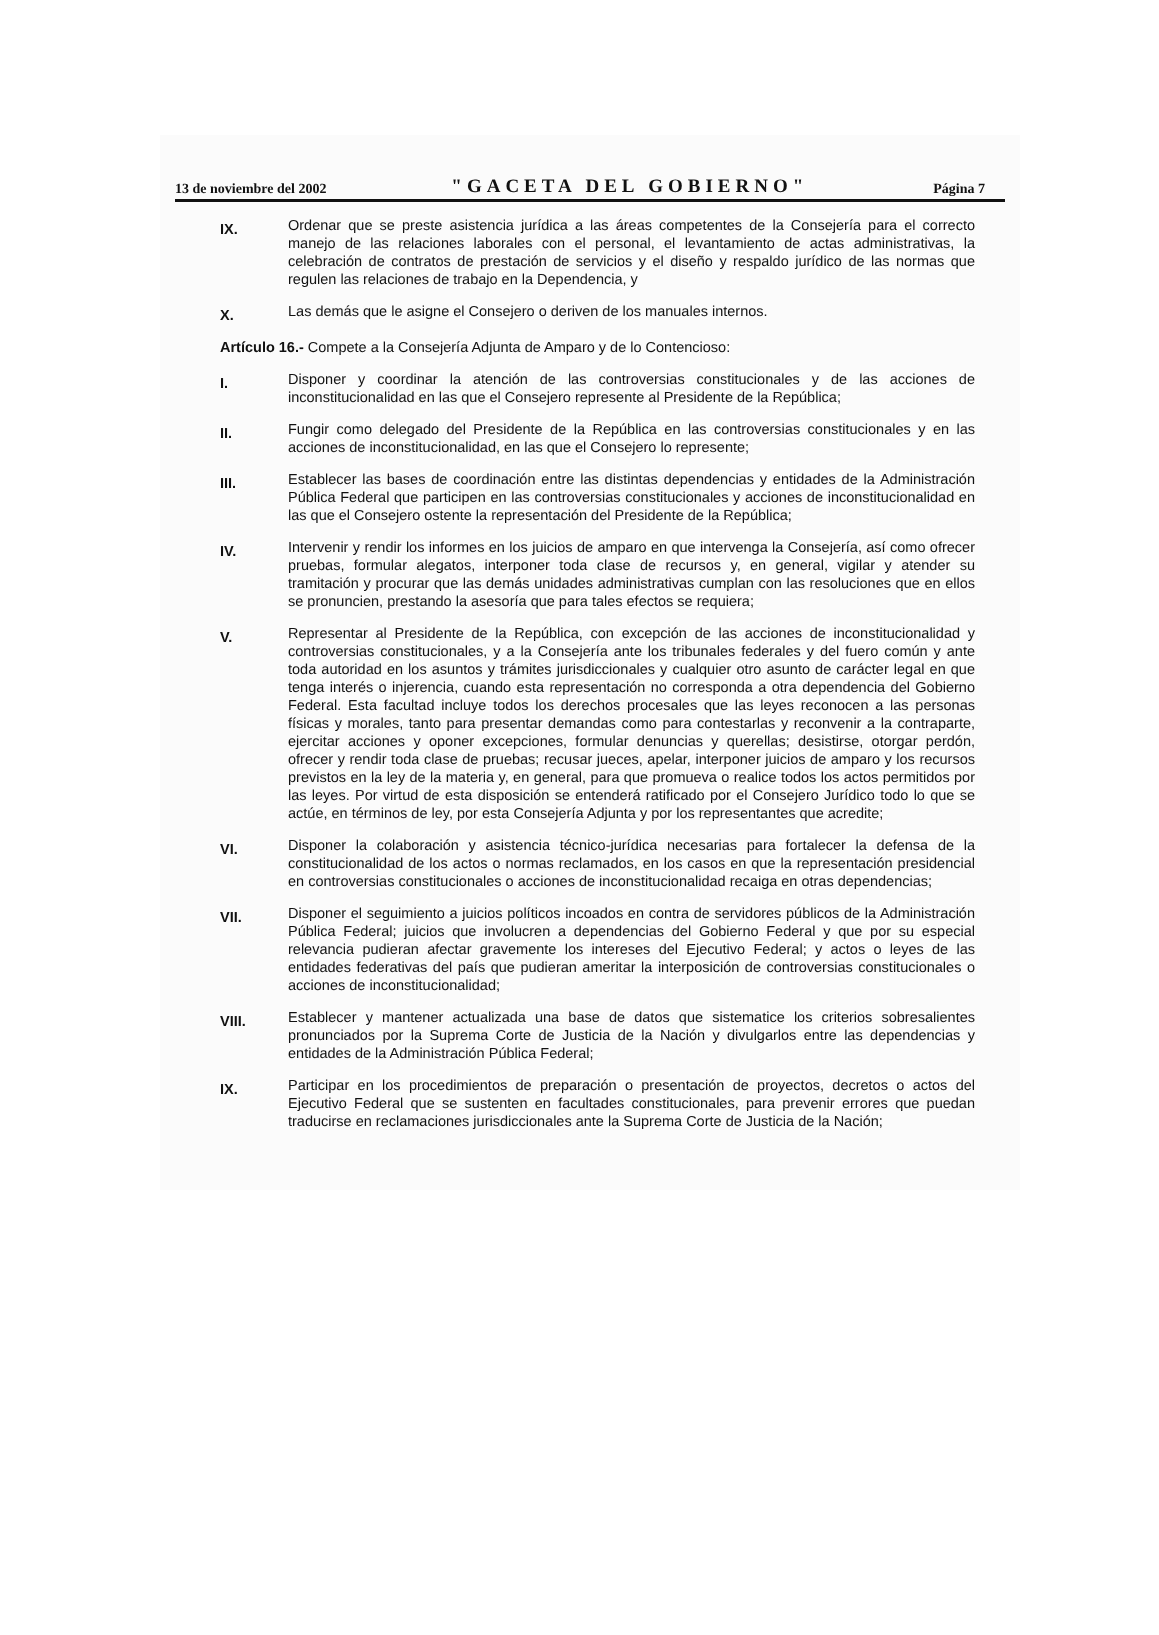13 de noviembre del 2002 "GACETA DEL GOBIERNO" Página 7
IX.
Ordenar que se preste asistencia jurídica a las áreas competentes de la Consejería para el correcto manejo de las relaciones laborales con el personal, el levantamiento de actas administrativas, la celebración de contratos de prestación de servicios y el diseño y respaldo jurídico de las normas que regulen las relaciones de trabajo en la Dependencia, y
X.
Las demás que le asigne el Consejero o deriven de los manuales internos.
Artículo 16.- Compete a la Consejería Adjunta de Amparo y de lo Contencioso:
I.
Disponer y coordinar la atención de las controversias constitucionales y de las acciones de inconstitucionalidad en las que el Consejero represente al Presidente de la República;
II.
Fungir como delegado del Presidente de la República en las controversias constitucionales y en las acciones de inconstitucionalidad, en las que el Consejero lo represente;
III.
Establecer las bases de coordinación entre las distintas dependencias y entidades de la Administración Pública Federal que participen en las controversias constitucionales y acciones de inconstitucionalidad en las que el Consejero ostente la representación del Presidente de la República;
IV.
Intervenir y rendir los informes en los juicios de amparo en que intervenga la Consejería, así como ofrecer pruebas, formular alegatos, interponer toda clase de recursos y, en general, vigilar y atender su tramitación y procurar que las demás unidades administrativas cumplan con las resoluciones que en ellos se pronuncien, prestando la asesoría que para tales efectos se requiera;
V.
Representar al Presidente de la República, con excepción de las acciones de inconstitucionalidad y controversias constitucionales, y a la Consejería ante los tribunales federales y del fuero común y ante toda autoridad en los asuntos y trámites jurisdiccionales y cualquier otro asunto de carácter legal en que tenga interés o injerencia, cuando esta representación no corresponda a otra dependencia del Gobierno Federal. Esta facultad incluye todos los derechos procesales que las leyes reconocen a las personas físicas y morales, tanto para presentar demandas como para contestarlas y reconvenir a la contraparte, ejercitar acciones y oponer excepciones, formular denuncias y querellas; desistirse, otorgar perdón, ofrecer y rendir toda clase de pruebas; recusar jueces, apelar, interponer juicios de amparo y los recursos previstos en la ley de la materia y, en general, para que promueva o realice todos los actos permitidos por las leyes. Por virtud de esta disposición se entenderá ratificado por el Consejero Jurídico todo lo que se actúe, en términos de ley, por esta Consejería Adjunta y por los representantes que acredite;
VI.
Disponer la colaboración y asistencia técnico-jurídica necesarias para fortalecer la defensa de la constitucionalidad de los actos o normas reclamados, en los casos en que la representación presidencial en controversias constitucionales o acciones de inconstitucionalidad recaiga en otras dependencias;
VII.
Disponer el seguimiento a juicios políticos incoados en contra de servidores públicos de la Administración Pública Federal; juicios que involucren a dependencias del Gobierno Federal y que por su especial relevancia pudieran afectar gravemente los intereses del Ejecutivo Federal; y actos o leyes de las entidades federativas del país que pudieran ameritar la interposición de controversias constitucionales o acciones de inconstitucionalidad;
VIII.
Establecer y mantener actualizada una base de datos que sistematice los criterios sobresalientes pronunciados por la Suprema Corte de Justicia de la Nación y divulgarlos entre las dependencias y entidades de la Administración Pública Federal;
IX.
Participar en los procedimientos de preparación o presentación de proyectos, decretos o actos del Ejecutivo Federal que se sustenten en facultades constitucionales, para prevenir errores que puedan traducirse en reclamaciones jurisdiccionales ante la Suprema Corte de Justicia de la Nación;